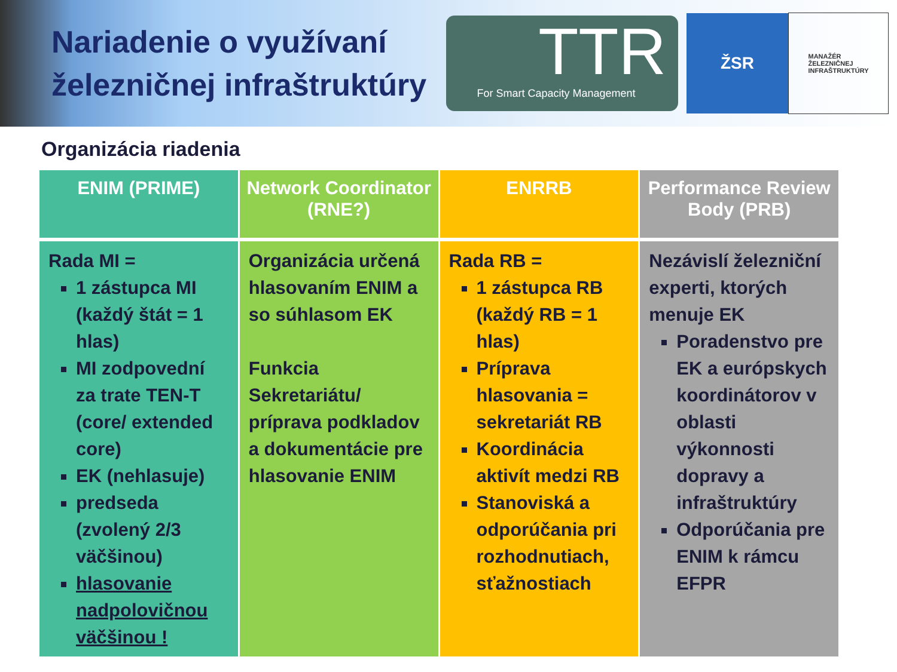Nariadenie o využívaní železničnej infraštruktúry
TTR
For Smart Capacity Management
ŽSR
MANAŽÉR
ŽELEZNIČNEJ
INFRAŠTRUKTÚRY
Organizácia riadenia
| ENIM (PRIME) | Network Coordinator (RNE?) | ENRRB | Performance Review Body (PRB) |
| --- | --- | --- | --- |
| Rada MI = 1 zástupca MI (každý štát = 1 hlas) MI zodpovední za trate TEN-T (core/ extended core) EK (nehlasuje) predseda (zvolený 2/3 väčšinou) hlasovanie nadpolovičnou väčšinou ! | Organizácia určená hlasovaním ENIM a so súhlasom EK Funkcia Sekretariátu/ príprava podkladov a dokumentácie pre hlasovanie ENIM | Rada RB = 1 zástupca RB (každý RB = 1 hlas) Príprava hlasovania = sekretariát RB Koordinácia aktivít medzi RB Stanoviská a odporúčania pri rozhodnutiach, sťažnostiach | Nezávislí železniční experti, ktorých menuje EK Poradenstvo pre EK a európskych koordinátorov v oblasti výkonnosti dopravy a infraštruktúry Odporúčania pre ENIM k rámcu EFPR |